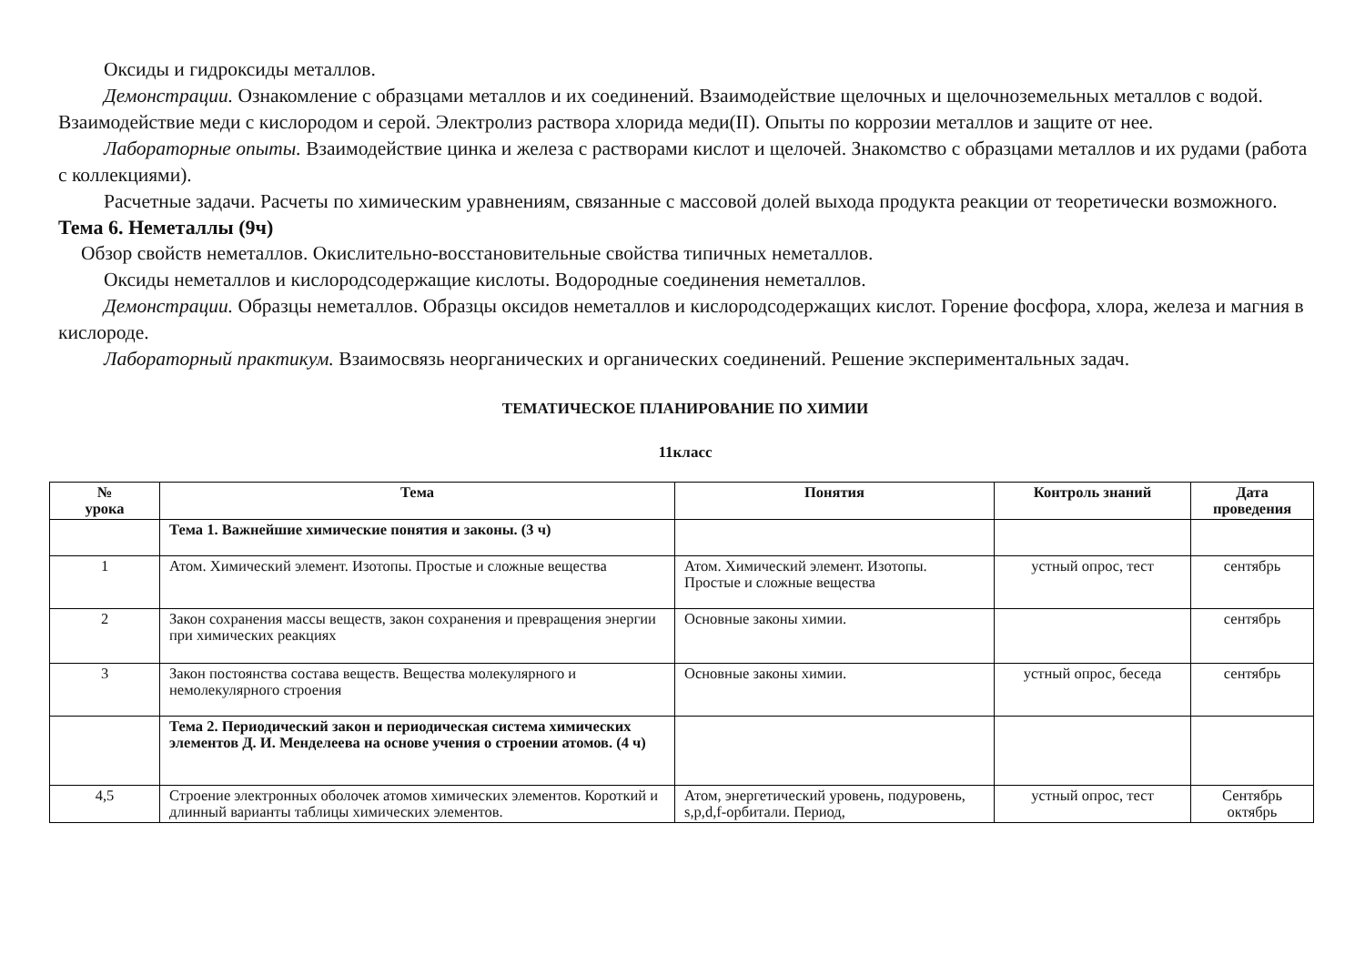Оксиды и гидроксиды металлов.
Демонстрации. Ознакомление с образцами металлов и их соединений. Взаимодействие щелочных и щелочноземельных металлов с водой. Взаимодействие меди с кислородом и серой. Электролиз раствора хлорида меди(II). Опыты по коррозии металлов и защите от нее.
Лабораторные опыты. Взаимодействие цинка и железа с растворами кислот и щелочей. Знакомство с образцами металлов и их рудами (работа с коллекциями).
Расчетные задачи. Расчеты по химическим уравнениям, связанные с массовой долей выхода продукта реакции от теоретически возможного.
Тема 6. Неметаллы (9ч)
Обзор свойств неметаллов. Окислительно-восстановительные свойства типичных неметаллов.
Оксиды неметаллов и кислородсодержащие кислоты. Водородные соединения неметаллов.
Демонстрации. Образцы неметаллов. Образцы оксидов неметаллов и кислородсодержащих кислот. Горение фосфора, хлора, железа и магния в кислороде.
Лабораторный практикум. Взаимосвязь неорганических и органических соединений. Решение экспериментальных задач.
ТЕМАТИЧЕСКОЕ ПЛАНИРОВАНИЕ ПО ХИМИИ
11класс
| № урока | Тема | Понятия | Контроль знаний | Дата проведения |
| --- | --- | --- | --- | --- |
| | Тема 1. Важнейшие химические понятия и законы. (3 ч) | | | |
| 1 | Атом. Химический элемент. Изотопы. Простые и сложные вещества | Атом. Химический элемент. Изотопы. Простые и сложные вещества | устный опрос, тест | сентябрь |
| 2 | Закон сохранения массы веществ, закон сохранения и превращения энергии при химических реакциях | Основные законы химии. | | сентябрь |
| 3 | Закон постоянства состава веществ. Вещества молекулярного и немолекулярного строения | Основные законы химии. | устный опрос, беседа | сентябрь |
| | Тема 2. Периодический закон и периодическая система химических элементов Д. И. Менделеева на основе учения о строении атомов. (4 ч) | | | |
| 4,5 | Строение электронных оболочек атомов химических элементов. Короткий и длинный варианты таблицы химических элементов. | Атом, энергетический уровень, подуровень, s,p,d,f-орбитали. Период, | устный опрос, тест | Сентябрь октябрь |